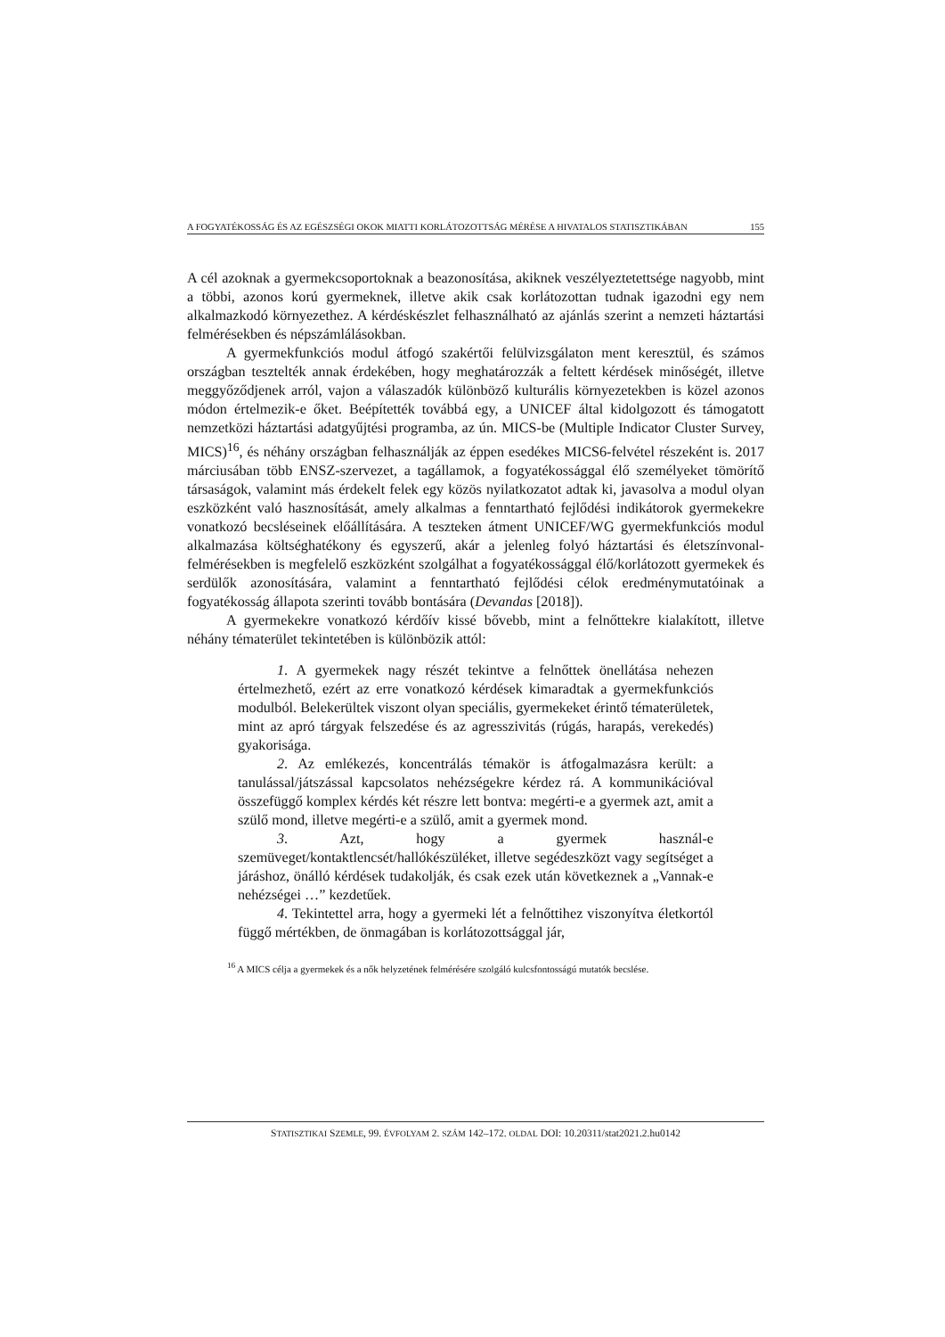A FOGYATÉKOSSÁG ÉS AZ EGÉSZSÉGI OKOK MIATTI KORLÁTOZOTTSÁG MÉRÉSE A HIVATALOS STATISZTIKÁBAN 155
A cél azoknak a gyermekcsoportoknak a beazonosítása, akiknek veszélyeztetettsége nagyobb, mint a többi, azonos korú gyermeknek, illetve akik csak korlátozottan tudnak igazodni egy nem alkalmazkodó környezethez. A kérdéskészlet felhasználható az ajánlás szerint a nemzeti háztartási felmérésekben és népszámlálásokban.
A gyermekfunkciós modul átfogó szakértői felülvizsgálaton ment keresztül, és számos országban tesztelték annak érdekében, hogy meghatározzák a feltett kérdések minőségét, illetve meggyőződjenek arról, vajon a válaszadók különböző kulturális környezetekben is közel azonos módon értelmezik-e őket. Beépítették továbbá egy, a UNICEF által kidolgozott és támogatott nemzetközi háztartási adatgyűjtési programba, az ún. MICS-be (Multiple Indicator Cluster Survey, MICS)<sup>16</sup>, és néhány országban felhasználják az éppen esedékes MICS6-felvétel részeként is. 2017 márciusában több ENSZ-szervezet, a tagállamok, a fogyatékossággal élő személyeket tömörítő társaságok, valamint más érdekelt felek egy közös nyilatkozatot adtak ki, javasolva a modul olyan eszközként való hasznosítását, amely alkalmas a fenntartható fejlődési indikátorok gyermekekre vonatkozó becsléseinek előállítására. A teszteken átment UNICEF/WG gyermekfunkciós modul alkalmazása költséghatékony és egyszerű, akár a jelenleg folyó háztartási és életszínvonal-felmérésekben is megfelelő eszközként szolgálhat a fogyatékossággal élő/korlátozott gyermekek és serdülők azonosítására, valamint a fenntartható fejlődési célok eredménymutatóinak a fogyatékosság állapota szerinti tovább bontására (Devandas [2018]).
A gyermekekre vonatkozó kérdőív kissé bővebb, mint a felnőttekre kialakított, illetve néhány tématerület tekintetében is különbözik attól:
1. A gyermekek nagy részét tekintve a felnőttek önellátása nehezen értelmezhető, ezért az erre vonatkozó kérdések kimaradtak a gyermekfunkciós modulból. Belekerültek viszont olyan speciális, gyermekeket érintő tématerületek, mint az apró tárgyak felszedése és az agresszivitás (rúgás, harapás, verekedés) gyakorisága.
2. Az emlékezés, koncentrálás témakör is átfogalmazásra került: a tanulással/játszással kapcsolatos nehézségekre kérdez rá. A kommunikációval összefüggő komplex kérdés két részre lett bontva: megérti-e a gyermek azt, amit a szülő mond, illetve megérti-e a szülő, amit a gyermek mond.
3. Azt, hogy a gyermek használ-e szemüveget/kontaktlencsét/hallókészüléket, illetve segédeszközt vagy segítséget a járáshoz, önálló kérdések tudakolják, és csak ezek után következnek a „Vannak-e nehézségei …” kezdetűek.
4. Tekintettel arra, hogy a gyermeki lét a felnőttihez viszonyítva életkortól függő mértékben, de önmagában is korlátozottsággal jár,
<sup>16</sup> A MICS célja a gyermekek és a nők helyzetének felmérésére szolgáló kulcsfontosságú mutatók becslése.
STATISZTIKAI SZEMLE, 99. ÉVFOLYAM 2. SZÁM 142–172. OLDAL DOI: 10.20311/stat2021.2.hu0142